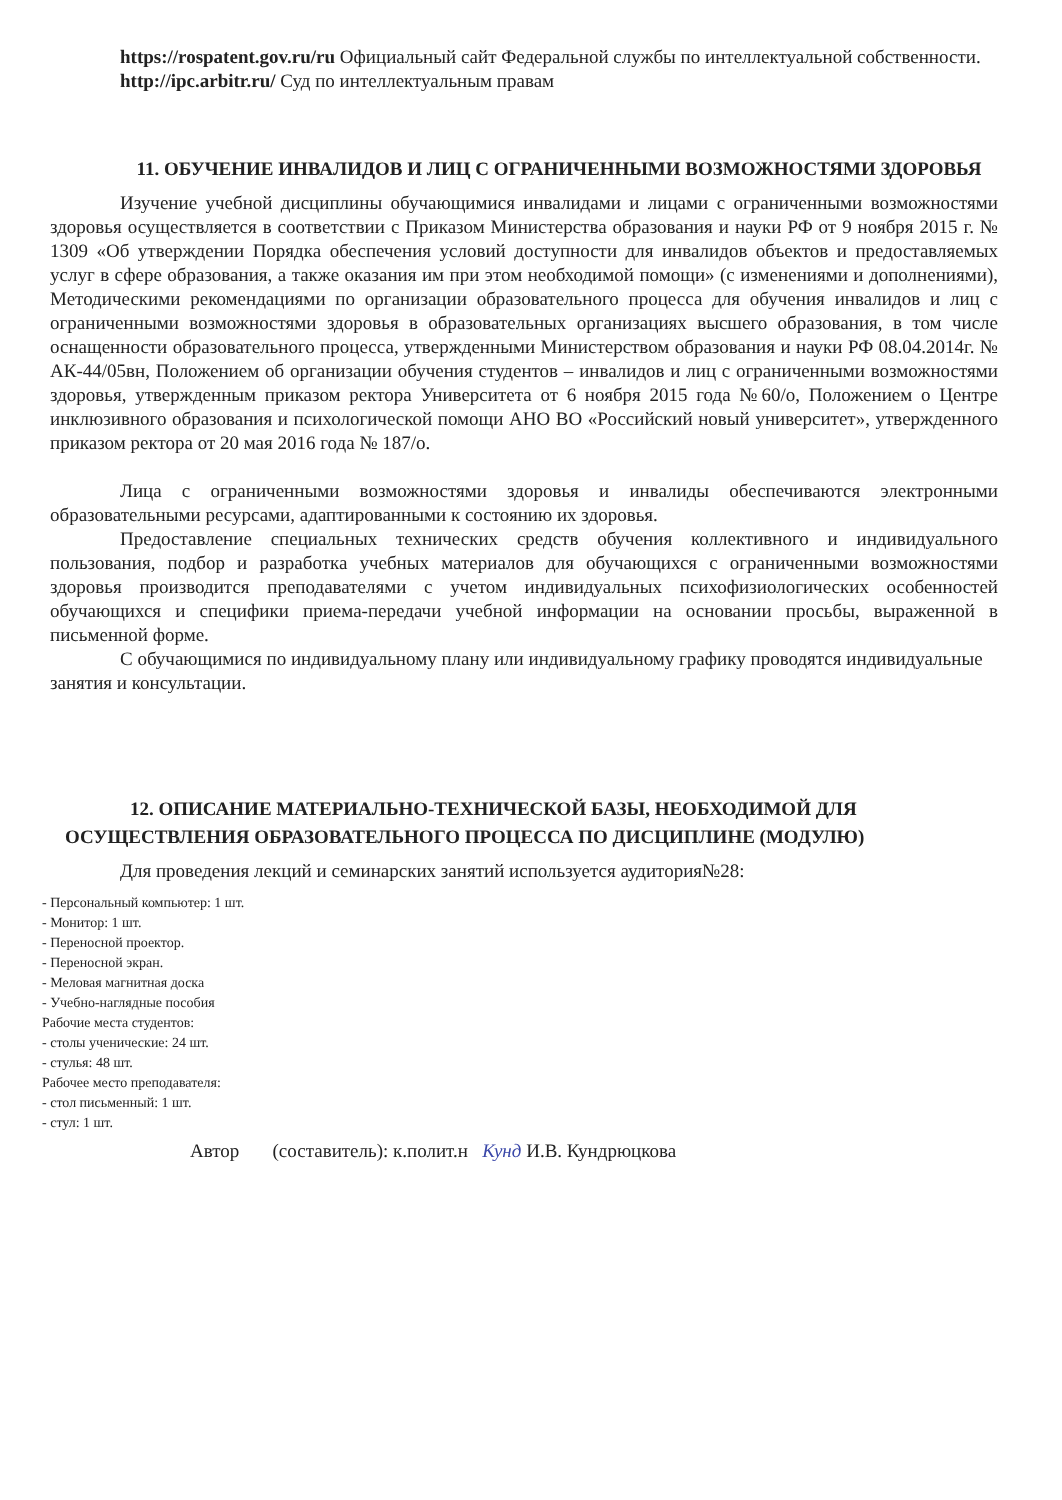https://rospatent.gov.ru/ru Официальный сайт Федеральной службы по интеллектуальной собственности.
http://ipc.arbitr.ru/ Суд по интеллектуальным правам
11. ОБУЧЕНИЕ ИНВАЛИДОВ И ЛИЦ С ОГРАНИЧЕННЫМИ ВОЗМОЖНОСТЯМИ ЗДОРОВЬЯ
Изучение учебной дисциплины обучающимися инвалидами и лицами с ограниченными возможностями здоровья осуществляется в соответствии с Приказом Министерства образования и науки РФ от 9 ноября 2015 г. № 1309 «Об утверждении Порядка обеспечения условий доступности для инвалидов объектов и предоставляемых услуг в сфере образования, а также оказания им при этом необходимой помощи» (с изменениями и дополнениями), Методическими рекомендациями по организации образовательного процесса для обучения инвалидов и лиц с ограниченными возможностями здоровья в образовательных организациях высшего образования, в том числе оснащенности образовательного процесса, утвержденными Министерством образования и науки РФ 08.04.2014г. № АК-44/05вн, Положением об организации обучения студентов – инвалидов и лиц с ограниченными возможностями здоровья, утвержденным приказом ректора Университета от 6 ноября 2015 года №60/о, Положением о Центре инклюзивного образования и психологической помощи АНО ВО «Российский новый университет», утвержденного приказом ректора от 20 мая 2016 года № 187/о.
Лица с ограниченными возможностями здоровья и инвалиды обеспечиваются электронными образовательными ресурсами, адаптированными к состоянию их здоровья.
Предоставление специальных технических средств обучения коллективного и индивидуального пользования, подбор и разработка учебных материалов для обучающихся с ограниченными возможностями здоровья производится преподавателями с учетом индивидуальных психофизиологических особенностей обучающихся и специфики приема-передачи учебной информации на основании просьбы, выраженной в письменной форме.
С обучающимися по индивидуальному плану или индивидуальному графику проводятся индивидуальные занятия и консультации.
12. ОПИСАНИЕ МАТЕРИАЛЬНО-ТЕХНИЧЕСКОЙ БАЗЫ, НЕОБХОДИМОЙ ДЛЯ
ОСУЩЕСТВЛЕНИЯ ОБРАЗОВАТЕЛЬНОГО ПРОЦЕССА ПО ДИСЦИПЛИНЕ (МОДУЛЮ)
Для проведения лекций и семинарских занятий используется аудитория№28:
- Персональный компьютер: 1 шт.
- Монитор: 1 шт.
- Переносной проектор.
- Переносной экран.
- Меловая магнитная доска
- Учебно-наглядные пособия
Рабочие места студентов:
- столы ученические: 24 шт.
- стулья: 48 шт.
Рабочее место преподавателя:
- стол письменный: 1 шт.
- стул: 1 шт.
Автор (составитель): к.полит.н Кунд И.В. Кундрюцкова